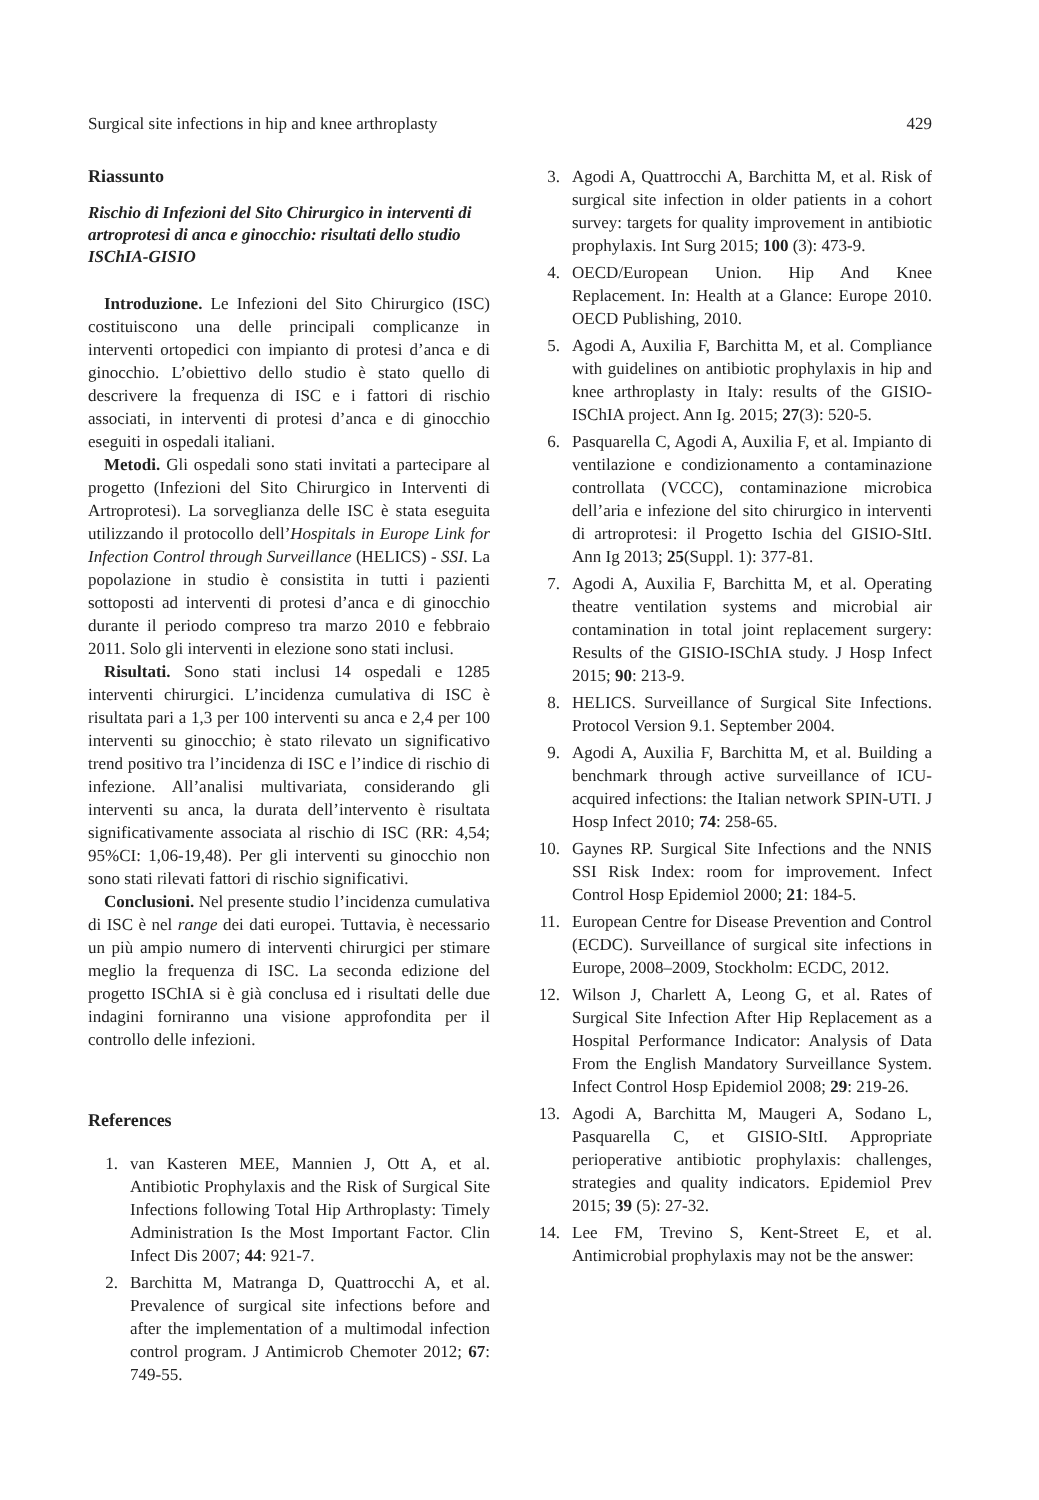Surgical site infections in hip and knee arthroplasty 429
Riassunto
Rischio di Infezioni del Sito Chirurgico in interventi di artroprotesi di anca e ginocchio: risultati dello studio ISChIA-GISIO
Introduzione. Le Infezioni del Sito Chirurgico (ISC) costituiscono una delle principali complicanze in interventi ortopedici con impianto di protesi d’anca e di ginocchio. L’obiettivo dello studio è stato quello di descrivere la frequenza di ISC e i fattori di rischio associati, in interventi di protesi d’anca e di ginocchio eseguiti in ospedali italiani.
Metodi. Gli ospedali sono stati invitati a partecipare al progetto (Infezioni del Sito Chirurgico in Interventi di Artroprotesi). La sorveglianza delle ISC è stata eseguita utilizzando il protocollo dell’Hospitals in Europe Link for Infection Control through Surveillance (HELICS) - SSI. La popolazione in studio è consistita in tutti i pazienti sottoposti ad interventi di protesi d’anca e di ginocchio durante il periodo compreso tra marzo 2010 e febbraio 2011. Solo gli interventi in elezione sono stati inclusi.
Risultati. Sono stati inclusi 14 ospedali e 1285 interventi chirurgici. L’incidenza cumulativa di ISC è risultata pari a 1,3 per 100 interventi su anca e 2,4 per 100 interventi su ginocchio; è stato rilevato un significativo trend positivo tra l’incidenza di ISC e l’indice di rischio di infezione. All’analisi multivariata, considerando gli interventi su anca, la durata dell’intervento è risultata significativamente associata al rischio di ISC (RR: 4,54; 95%CI: 1,06-19,48). Per gli interventi su ginocchio non sono stati rilevati fattori di rischio significativi.
Conclusioni. Nel presente studio l’incidenza cumulativa di ISC è nel range dei dati europei. Tuttavia, è necessario un più ampio numero di interventi chirurgici per stimare meglio la frequenza di ISC. La seconda edizione del progetto ISChIA si è già conclusa ed i risultati delle due indagini forniranno una visione approfondita per il controllo delle infezioni.
References
1. van Kasteren MEE, Mannien J, Ott A, et al. Antibiotic Prophylaxis and the Risk of Surgical Site Infections following Total Hip Arthroplasty: Timely Administration Is the Most Important Factor. Clin Infect Dis 2007; 44: 921-7.
2. Barchitta M, Matranga D, Quattrocchi A, et al. Prevalence of surgical site infections before and after the implementation of a multimodal infection control program. J Antimicrob Chemoter 2012; 67: 749-55.
3. Agodi A, Quattrocchi A, Barchitta M, et al. Risk of surgical site infection in older patients in a cohort survey: targets for quality improvement in antibiotic prophylaxis. Int Surg 2015; 100 (3): 473-9.
4. OECD/European Union. Hip And Knee Replacement. In: Health at a Glance: Europe 2010. OECD Publishing, 2010.
5. Agodi A, Auxilia F, Barchitta M, et al. Compliance with guidelines on antibiotic prophylaxis in hip and knee arthroplasty in Italy: results of the GISIO-ISChIA project. Ann Ig. 2015; 27(3): 520-5.
6. Pasquarella C, Agodi A, Auxilia F, et al. Impianto di ventilazione e condizionamento a contaminazione controllata (VCCC), contaminazione microbica dell’aria e infezione del sito chirurgico in interventi di artroprotesi: il Progetto Ischia del GISIO-SItI. Ann Ig 2013; 25(Suppl. 1): 377-81.
7. Agodi A, Auxilia F, Barchitta M, et al. Operating theatre ventilation systems and microbial air contamination in total joint replacement surgery: Results of the GISIO-ISChIA study. J Hosp Infect 2015; 90: 213-9.
8. HELICS. Surveillance of Surgical Site Infections. Protocol Version 9.1. September 2004.
9. Agodi A, Auxilia F, Barchitta M, et al. Building a benchmark through active surveillance of ICU-acquired infections: the Italian network SPIN-UTI. J Hosp Infect 2010; 74: 258-65.
10. Gaynes RP. Surgical Site Infections and the NNIS SSI Risk Index: room for improvement. Infect Control Hosp Epidemiol 2000; 21: 184-5.
11. European Centre for Disease Prevention and Control (ECDC). Surveillance of surgical site infections in Europe, 2008–2009, Stockholm: ECDC, 2012.
12. Wilson J, Charlett A, Leong G, et al. Rates of Surgical Site Infection After Hip Replacement as a Hospital Performance Indicator: Analysis of Data From the English Mandatory Surveillance System. Infect Control Hosp Epidemiol 2008; 29: 219-26.
13. Agodi A, Barchitta M, Maugeri A, Sodano L, Pasquarella C, et GISIO-SItI. Appropriate perioperative antibiotic prophylaxis: challenges, strategies and quality indicators. Epidemiol Prev 2015; 39 (5): 27-32.
14. Lee FM, Trevino S, Kent-Street E, et al. Antimicrobial prophylaxis may not be the answer: